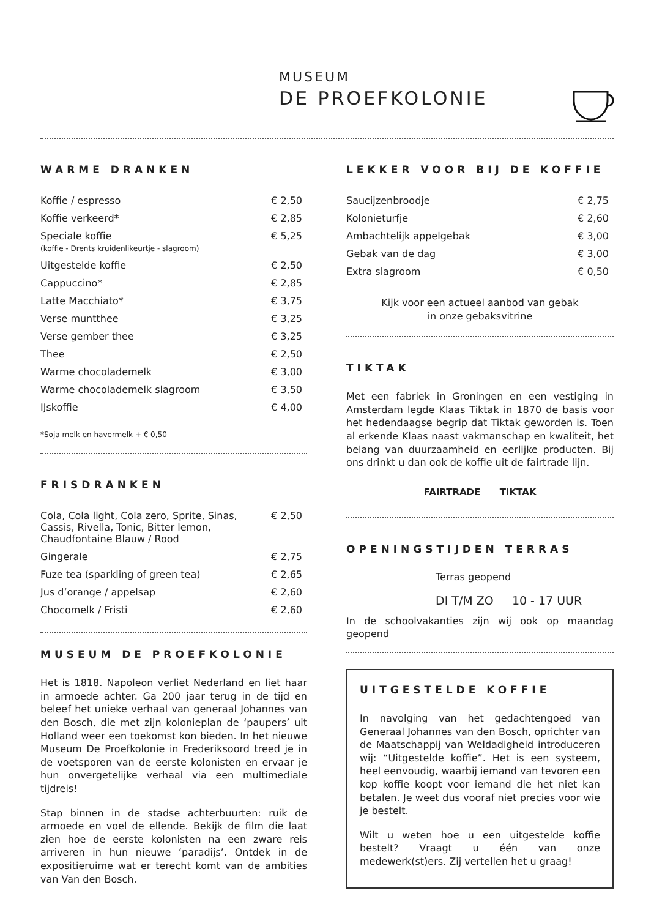MUSEUM
DE PROEFKOLONIE
WARME DRANKEN
| Koffie / espresso | € 2,50 |
| Koffie verkeerd* | € 2,85 |
| Speciale koffie (koffie - Drents kruidenlikeurtje - slagroom) | € 5,25 |
| Uitgestelde koffie | € 2,50 |
| Cappuccino* | € 2,85 |
| Latte Macchiato* | € 3,75 |
| Verse muntthee | € 3,25 |
| Verse gember thee | € 3,25 |
| Thee | € 2,50 |
| Warme chocolademelk | € 3,00 |
| Warme chocolademelk slagroom | € 3,50 |
| IJskoffie | € 4,00 |
*Soja melk en havermelk + € 0,50
FRISDRANKEN
| Cola, Cola light, Cola zero, Sprite, Sinas, Cassis, Rivella, Tonic, Bitter lemon, Chaudfontaine Blauw / Rood | € 2,50 |
| Gingerale | € 2,75 |
| Fuze tea (sparkling of green tea) | € 2,65 |
| Jus d’orange / appelsap | € 2,60 |
| Chocomelk / Fristi | € 2,60 |
MUSEUM DE PROEFKOLONIE
Het is 1818. Napoleon verliet Nederland en liet haar in armoede achter. Ga 200 jaar terug in de tijd en beleef het unieke verhaal van generaal Johannes van den Bosch, die met zijn kolonieplan de ‘paupers’ uit Holland weer een toekomst kon bieden. In het nieuwe Museum De Proefkolonie in Frederiksoord treed je in de voetsporen van de eerste kolonisten en ervaar je hun onvergetelijke verhaal via een multimediale tijdreis!
Stap binnen in de stadse achterbuurten: ruik de armoede en voel de ellende. Bekijk de film die laat zien hoe de eerste kolonisten na een zware reis arriveren in hun nieuwe ‘paradijs’. Ontdek in de expositieruime wat er terecht komt van de ambities van Van den Bosch.
LEKKER VOOR BIJ DE KOFFIE
| Saucijzenbroodje | € 2,75 |
| Kolonieturfje | € 2,60 |
| Ambachtelijk appelgebak | € 3,00 |
| Gebak van de dag | € 3,00 |
| Extra slagroom | € 0,50 |
Kijk voor een actueel aanbod van gebak
in onze gebaksvitrine
TIKTAK
Met een fabriek in Groningen en een vestiging in Amsterdam legde Klaas Tiktak in 1870 de basis voor het hedendaagse begrip dat Tiktak geworden is. Toen al erkende Klaas naast vakmanschap en kwaliteit, het belang van duurzaamheid en eerlijke producten. Bij ons drinkt u dan ook de koffie uit de fairtrade lijn.
FAIRTRADE TIKTAK
OPENINGSTIJDEN TERRAS
Terras geopend
DI T/M ZO 10 - 17 UUR
In de schoolvakanties zijn wij ook op maandag geopend
UITGESTELDE KOFFIE
In navolging van het gedachtengoed van Generaal Johannes van den Bosch, oprichter van de Maatschappij van Weldadigheid introduceren wij: “Uitgestelde koffie”. Het is een systeem, heel eenvoudig, waarbij iemand van tevoren een kop koffie koopt voor iemand die het niet kan betalen. Je weet dus vooraf niet precies voor wie je bestelt.
Wilt u weten hoe u een uitgestelde koffie bestelt? Vraagt u één van onze medewerk(st)ers. Zij vertellen het u graag!